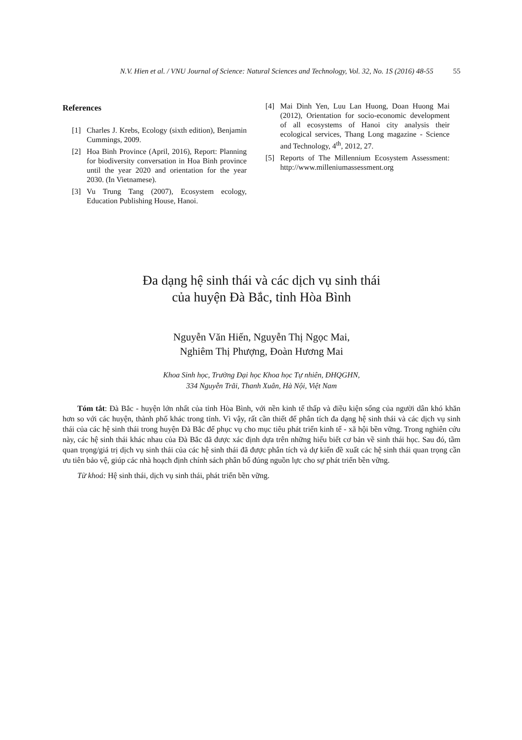N.V. Hien et al. / VNU Journal of Science: Natural Sciences and Technology, Vol. 32, No. 1S (2016) 48-55 55
References
[1] Charles J. Krebs, Ecology (sixth edition), Benjamin Cummings, 2009.
[2] Hoa Binh Province (April, 2016), Report: Planning for biodiversity conversation in Hoa Binh province until the year 2020 and orientation for the year 2030. (In Vietnamese).
[3] Vu Trung Tang (2007), Ecosystem ecology, Education Publishing House, Hanoi.
[4] Mai Dinh Yen, Luu Lan Huong, Doan Huong Mai (2012), Orientation for socio-economic development of all ecosystems of Hanoi city analysis their ecological services, Thang Long magazine - Science and Technology, 4<sup>th</sup>, 2012, 27.
[5] Reports of The Millennium Ecosystem Assessment: http://www.milleniumassessment.org
Đa dạng hệ sinh thái và các dịch vụ sinh thái
của huyện Đà Bắc, tỉnh Hòa Bình
Nguyễn Văn Hiến, Nguyễn Thị Ngọc Mai,
Nghiêm Thị Phượng, Đoàn Hương Mai
Khoa Sinh học, Trường Đại học Khoa học Tự nhiên, ĐHQGHN,
334 Nguyễn Trãi, Thanh Xuân, Hà Nội, Việt Nam
Tóm tắt: Đà Bắc - huyện lớn nhất của tỉnh Hòa Bình, với nền kinh tế thấp và điều kiện sống của người dân khó khăn hơn so với các huyện, thành phố khác trong tỉnh. Vì vậy, rất cần thiết để phân tích đa dạng hệ sinh thái và các dịch vụ sinh thái của các hệ sinh thái trong huyện Đà Bắc để phục vụ cho mục tiêu phát triển kinh tế - xã hội bền vững. Trong nghiên cứu này, các hệ sinh thái khác nhau của Đà Bắc đã được xác định dựa trên những hiểu biết cơ bản về sinh thái học. Sau đó, tầm quan trọng/giá trị dịch vụ sinh thái của các hệ sinh thái đã được phân tích và dự kiến đề xuất các hệ sinh thái quan trọng cần ưu tiên bảo vệ, giúp các nhà hoạch định chính sách phân bổ đúng nguồn lực cho sự phát triển bền vững.
Từ khoá: Hệ sinh thái, dịch vụ sinh thái, phát triển bền vững.